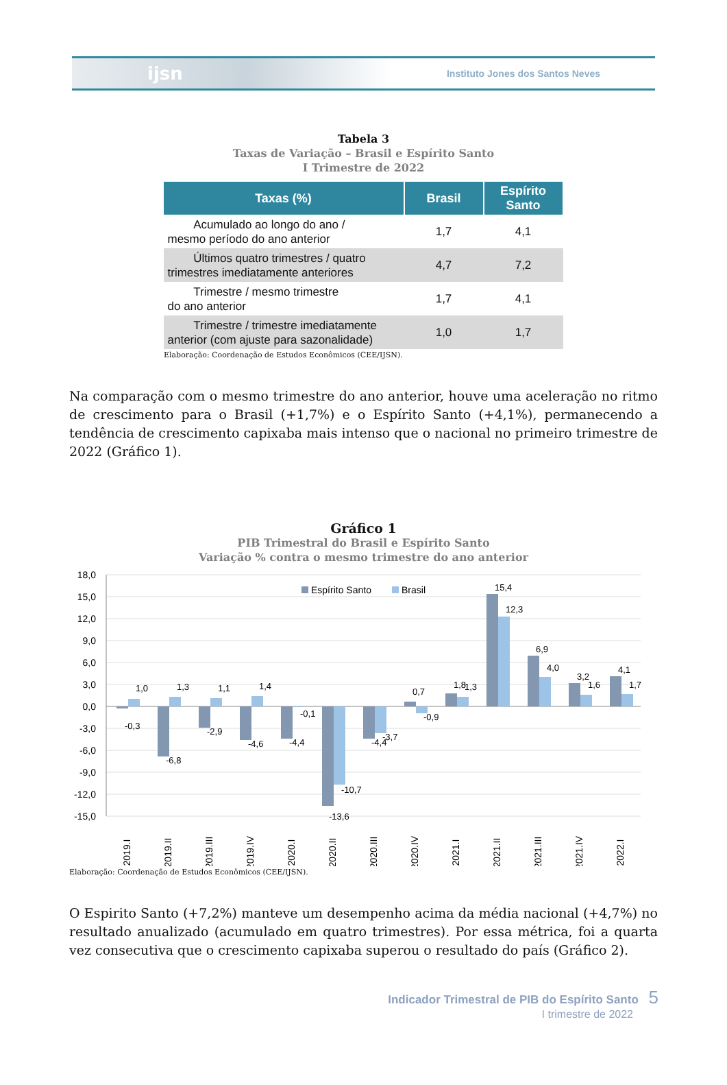ijsn
Instituto Jones dos Santos Neves
Tabela 3
Taxas de Variação – Brasil e Espírito Santo
I Trimestre de 2022
| Taxas (%) | Brasil | Espírito Santo |
| --- | --- | --- |
| Acumulado ao longo do ano / mesmo período do ano anterior | 1,7 | 4,1 |
| Últimos quatro trimestres / quatro trimestres imediatamente anteriores | 4,7 | 7,2 |
| Trimestre / mesmo trimestre do ano anterior | 1,7 | 4,1 |
| Trimestre / trimestre imediatamente anterior (com ajuste para sazonalidade) | 1,0 | 1,7 |
Elaboração: Coordenação de Estudos Econômicos (CEE/IJSN).
Na comparação com o mesmo trimestre do ano anterior, houve uma aceleração no ritmo de crescimento para o Brasil (+1,7%) e o Espírito Santo (+4,1%), permanecendo a tendência de crescimento capixaba mais intenso que o nacional no primeiro trimestre de 2022 (Gráfico 1).
Gráfico 1
PIB Trimestral do Brasil e Espírito Santo
Variação % contra o mesmo trimestre do ano anterior
18,0
15,0
12,0
9,0
6,0
3,0
0,0
-3,0
-6,0
-9,0
-12,0
-15,0
Espírito Santo
Brasil
2019.I
2019.II
2019.III
2019.IV
2020.I
2020.II
2020.III
2020.IV
2021.I
2021.II
2021.III
2021.IV
2022.I
-0,3
1,0
-6,8
1,3
-2,9
1,1
-4,6
1,4
-4,4
-0,1
-13,6
-10,7
-4,4
-3,7
0,7
-0,9
1,8
1,3
15,4
12,3
6,9
4,0
3,2
1,6
4,1
1,7
Elaboração: Coordenação de Estudos Econômicos (CEE/IJSN).
O Espirito Santo (+7,2%) manteve um desempenho acima da média nacional (+4,7%) no resultado anualizado (acumulado em quatro trimestres). Por essa métrica, foi a quarta vez consecutiva que o crescimento capixaba superou o resultado do país (Gráfico 2).
Indicador Trimestral de PIB do Espírito Santo 5
I trimestre de 2022